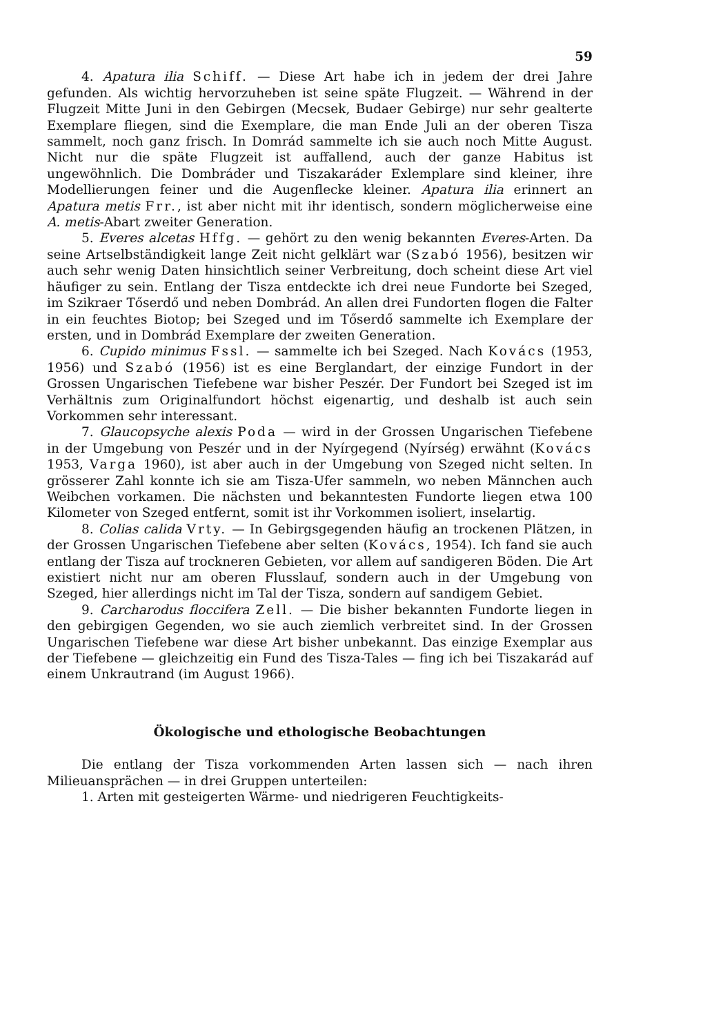59
4. Apatura ilia Schiff. — Diese Art habe ich in jedem der drei Jahre gefunden. Als wichtig hervorzuheben ist seine späte Flugzeit. — Während in der Flugzeit Mitte Juni in den Gebirgen (Mecsek, Budaer Gebirge) nur sehr gealterte Exemplare fliegen, sind die Exemplare, die man Ende Juli an der oberen Tisza sammelt, noch ganz frisch. In Domrád sammelte ich sie auch noch Mitte August. Nicht nur die späte Flugzeit ist auffallend, auch der ganze Habitus ist ungewöhnlich. Die Dombráder und Tiszakaráder Exlemplare sind kleiner, ihre Modellierungen feiner und die Augenflecke kleiner. Apatura ilia erinnert an Apatura metis Frr., ist aber nicht mit ihr identisch, sondern möglicherweise eine A. metis-Abart zweiter Generation.
5. Everes alcetas Hffg. — gehört zu den wenig bekannten Everes-Arten. Da seine Artselbständigkeit lange Zeit nicht gelklärt war (Szabó 1956), besitzen wir auch sehr wenig Daten hinsichtlich seiner Verbreitung, doch scheint diese Art viel häufiger zu sein. Entlang der Tisza entdeckte ich drei neue Fundorte bei Szeged, im Szikraer Tőserdő und neben Dombrád. An allen drei Fundorten flogen die Falter in ein feuchtes Biotop; bei Szeged und im Tőserdő sammelte ich Exemplare der ersten, und in Dombrád Exemplare der zweiten Generation.
6. Cupido minimus Fssl. — sammelte ich bei Szeged. Nach Kovács (1953, 1956) und Szabó (1956) ist es eine Berglandart, der einzige Fundort in der Grossen Ungarischen Tiefebene war bisher Peszér. Der Fundort bei Szeged ist im Verhältnis zum Originalfundort höchst eigenartig, und deshalb ist auch sein Vorkommen sehr interessant.
7. Glaucopsyche alexis Poda — wird in der Grossen Ungarischen Tiefebene in der Umgebung von Peszér und in der Nyírgegend (Nyírség) erwähnt (Kovács 1953, Varga 1960), ist aber auch in der Umgebung von Szeged nicht selten. In grösserer Zahl konnte ich sie am Tisza-Ufer sammeln, wo neben Männchen auch Weibchen vorkamen. Die nächsten und bekanntesten Fundorte liegen etwa 100 Kilometer von Szeged entfernt, somit ist ihr Vorkommen isoliert, inselartig.
8. Colias calida Vrty. — In Gebirgsgegenden häufig an trockenen Plätzen, in der Grossen Ungarischen Tiefebene aber selten (Kovács, 1954). Ich fand sie auch entlang der Tisza auf trockneren Gebieten, vor allem auf sandigeren Böden. Die Art existiert nicht nur am oberen Flusslauf, sondern auch in der Umgebung von Szeged, hier allerdings nicht im Tal der Tisza, sondern auf sandigem Gebiet.
9. Carcharodus floccifera Zell. — Die bisher bekannten Fundorte liegen in den gebirgigen Gegenden, wo sie auch ziemlich verbreitet sind. In der Grossen Ungarischen Tiefebene war diese Art bisher unbekannt. Das einzige Exemplar aus der Tiefebene — gleichzeitig ein Fund des Tisza-Tales — fing ich bei Tiszakarád auf einem Unkrautrand (im August 1966).
Ökologische und ethologische Beobachtungen
Die entlang der Tisza vorkommenden Arten lassen sich — nach ihren Milieuansprächen — in drei Gruppen unterteilen:
1. Arten mit gesteigerten Wärme- und niedrigeren Feuchtigkeits-